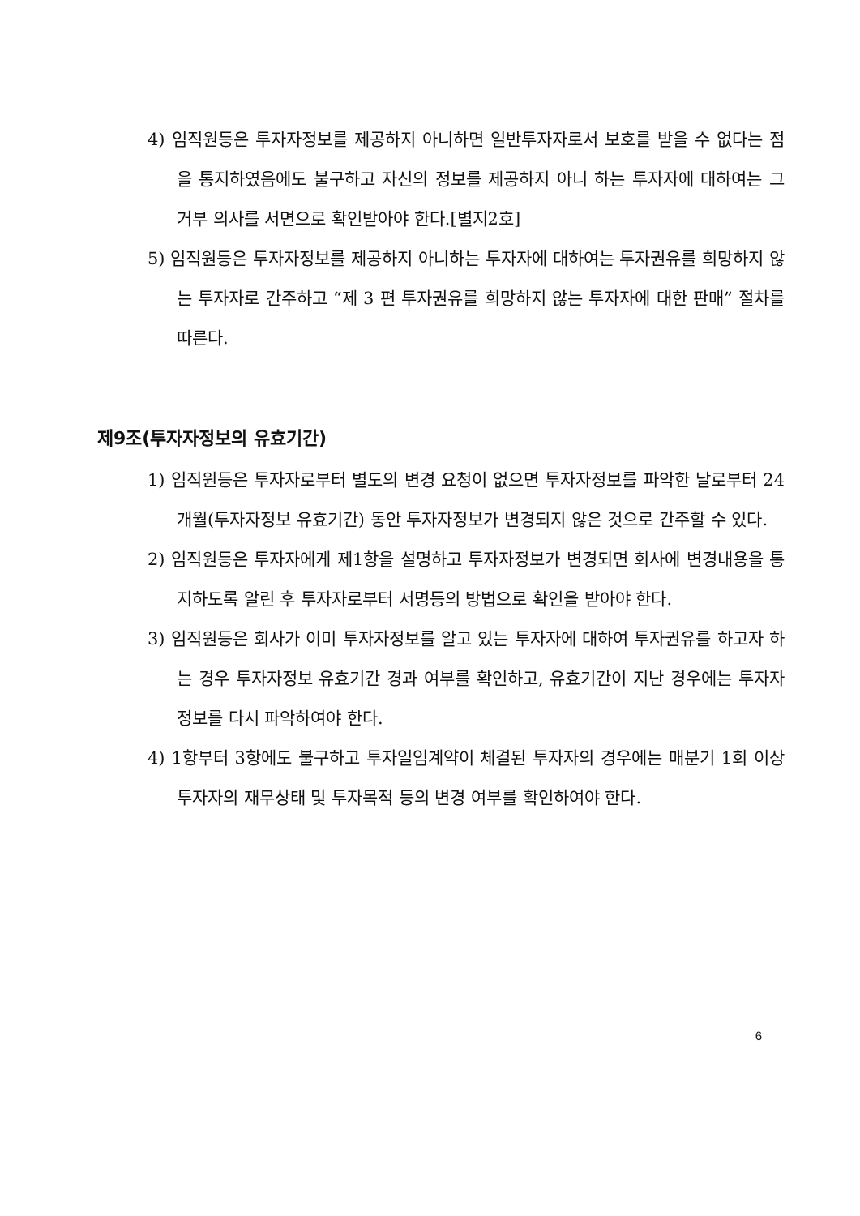4) 임직원등은 투자자정보를 제공하지 아니하면 일반투자자로서 보호를 받을 수 없다는 점을 통지하였음에도 불구하고 자신의 정보를 제공하지 아니 하는 투자자에 대하여는 그 거부 의사를 서면으로 확인받아야 한다.[별지2호]
5) 임직원등은 투자자정보를 제공하지 아니하는 투자자에 대하여는 투자권유를 희망하지 않는 투자자로 간주하고 “제 3 편 투자권유를 희망하지 않는 투자자에 대한 판매” 절차를 따른다.
제9조(투자자정보의 유효기간)
1) 임직원등은 투자자로부터 별도의 변경 요청이 없으면 투자자정보를 파악한 날로부터 24개월(투자자정보 유효기간) 동안 투자자정보가 변경되지 않은 것으로 간주할 수 있다.
2) 임직원등은 투자자에게 제1항을 설명하고 투자자정보가 변경되면 회사에 변경내용을 통지하도록 알린 후 투자자로부터 서명등의 방법으로 확인을 받아야 한다.
3) 임직원등은 회사가 이미 투자자정보를 알고 있는 투자자에 대하여 투자권유를 하고자 하는 경우 투자자정보 유효기간 경과 여부를 확인하고, 유효기간이 지난 경우에는 투자자정보를 다시 파악하여야 한다.
4) 1항부터 3항에도 불구하고 투자일임계약이 체결된 투자자의 경우에는 매분기 1회 이상 투자자의 재무상태 및 투자목적 등의 변경 여부를 확인하여야 한다.
6